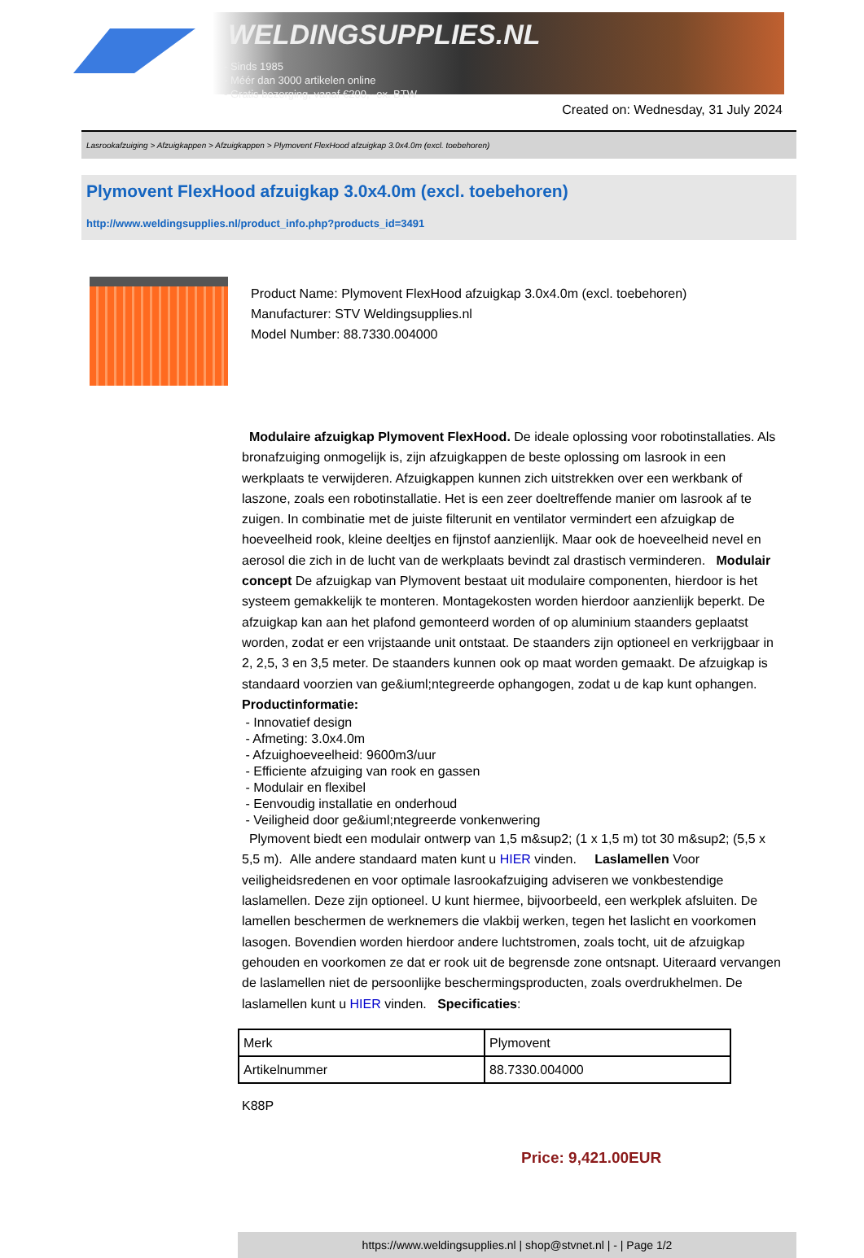WELDINGSUPPLIES.NL
- Sinds 1985
- Méér dan 3000 artikelen online
- Gratis bezorging, vanaf €200,--ex. BTW
Created on: Wednesday, 31 July 2024
Lasrookafzuiging > Afzuigkappen > Afzuigkappen > Plymovent FlexHood afzuigkap 3.0x4.0m (excl. toebehoren)
Plymovent FlexHood afzuigkap 3.0x4.0m (excl. toebehoren)
http://www.weldingsupplies.nl/product_info.php?products_id=3491
Product Name: Plymovent FlexHood afzuigkap 3.0x4.0m (excl. toebehoren)
Manufacturer: STV Weldingsupplies.nl
Model Number: 88.7330.004000
Modulaire afzuigkap Plymovent FlexHood. De ideale oplossing voor robotinstallaties. Als bronafzuiging onmogelijk is, zijn afzuigkappen de beste oplossing om lasrook in een werkplaats te verwijderen. Afzuigkappen kunnen zich uitstrekken over een werkbank of laszone, zoals een robotinstallatie. Het is een zeer doeltreffende manier om lasrook af te zuigen. In combinatie met de juiste filterunit en ventilator vermindert een afzuigkap de hoeveelheid rook, kleine deeltjes en fijnstof aanzienlijk. Maar ook de hoeveelheid nevel en aerosol die zich in de lucht van de werkplaats bevindt zal drastisch verminderen. Modulair concept De afzuigkap van Plymovent bestaat uit modulaire componenten, hierdoor is het systeem gemakkelijk te monteren. Montagekosten worden hierdoor aanzienlijk beperkt. De afzuigkap kan aan het plafond gemonteerd worden of op aluminium staanders geplaatst worden, zodat er een vrijstaande unit ontstaat. De staanders zijn optioneel en verkrijgbaar in 2, 2,5, 3 en 3,5 meter. De staanders kunnen ook op maat worden gemaakt. De afzuigkap is standaard voorzien van ge&iuml;ntegreerde ophangogen, zodat u de kap kunt ophangen.
Productinformatie:
- Innovatief design
- Afmeting: 3.0x4.0m
- Afzuighoeveelheid: 9600m3/uur
- Efficiente afzuiging van rook en gassen
- Modulair en flexibel
- Eenvoudig installatie en onderhoud
- Veiligheid door ge&iuml;ntegreerde vonkenwering
Plymovent biedt een modulair ontwerp van 1,5 m&sup2; (1 x 1,5 m) tot 30 m&sup2; (5,5 x 5,5 m). Alle andere standaard maten kunt u HIER vinden. Laslamellen Voor veiligheidsredenen en voor optimale lasrookafzuiging adviseren we vonkbestendige laslamellen. Deze zijn optioneel. U kunt hiermee, bijvoorbeeld, een werkplek afsluiten. De lamellen beschermen de werknemers die vlakbij werken, tegen het laslicht en voorkomen lasogen. Bovendien worden hierdoor andere luchtstromen, zoals tocht, uit de afzuigkap gehouden en voorkomen ze dat er rook uit de begrensde zone ontsnapt. Uiteraard vervangen de laslamellen niet de persoonlijke beschermingsproducten, zoals overdrukhelmen. De laslamellen kunt u HIER vinden. Specificaties:
| Merk | Plymovent |
| Artikelnummer | 88.7330.004000 |
K88P
Price: 9,421.00EUR
https://www.weldingsupplies.nl | shop@stvnet.nl | - | Page 1/2